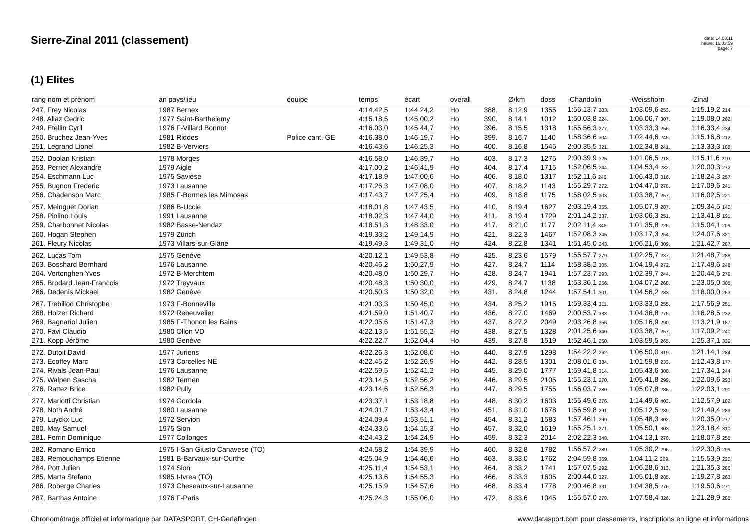Sierre-Zinal 2011 (classement)
date: 14.08.11
heure: 16:03:59
page: 7
(1) Elites
| rang nom et prénom | an pays/lieu | équipe | temps | écart | overall | | Ø/km | doss | -Chandolin | -Weisshorn | -Zinal |
| --- | --- | --- | --- | --- | --- | --- | --- | --- | --- | --- | --- |
| 247. Frey Nicolas | 1987 Bernex | | 4:14.42,5 | 1:44.24,2 | Ho | 388. | 8.12,9 | 1355 | 1:56.13,7 283. | 1:03.09,6 253. | 1:15.19,2 214. |
| 248. Allaz Cedric | 1977 Saint-Barthelemy | | 4:15.18,5 | 1:45.00,2 | Ho | 390. | 8.14,1 | 1012 | 1:50.03,8 224. | 1:06.06,7 307. | 1:19.08,0 262. |
| 249. Etellin Cyril | 1976 F-Villard Bonnot | | 4:16.03,0 | 1:45.44,7 | Ho | 396. | 8.15,5 | 1318 | 1:55.56,3 277. | 1:03.33,3 256. | 1:16.33,4 234. |
| 250. Bruchez Jean-Yves | 1981 Riddes | Police cant. GE | 4:16.38,0 | 1:46.19,7 | Ho | 399. | 8.16,7 | 1140 | 1:58.36,6 304. | 1:02.44,6 245. | 1:15.16,8 212. |
| 251. Legrand Lionel | 1982 B-Verviers | | 4:16.43,6 | 1:46.25,3 | Ho | 400. | 8.16,8 | 1545 | 2:00.35,5 321. | 1:02.34,8 241. | 1:13.33,3 188. |
| 252. Doolan Kristian | 1978 Morges | | 4:16.58,0 | 1:46.39,7 | Ho | 403. | 8.17,3 | 1275 | 2:00.39,9 325. | 1:01.06,5 218. | 1:15.11,6 210. |
| 253. Perrier Alexandre | 1979 Aigle | | 4:17.00,2 | 1:46.41,9 | Ho | 404. | 8.17,4 | 1715 | 1:52.06,5 244. | 1:04.53,4 282. | 1:20.00,3 272. |
| 254. Eschmann Luc | 1975 Savièse | | 4:17.18,9 | 1:47.00,6 | Ho | 406. | 8.18,0 | 1317 | 1:52.11,6 246. | 1:06.43,0 316. | 1:18.24,3 257. |
| 255. Bugnon Frederic | 1973 Lausanne | | 4:17.26,3 | 1:47.08,0 | Ho | 407. | 8.18,2 | 1143 | 1:55.29,7 272. | 1:04.47,0 278. | 1:17.09,6 241. |
| 256. Chadenson Marc | 1985 F-Bormes les Mimosas | | 4:17.43,7 | 1:47.25,4 | Ho | 409. | 8.18,8 | 1175 | 1:58.02,5 303. | 1:03.38,7 257. | 1:16.02,5 221. |
| 257. Meinguet Dorian | 1986 B-Uccle | | 4:18.01,8 | 1:47.43,5 | Ho | 410. | 8.19,4 | 1627 | 2:03.19,4 355. | 1:05.07,9 287. | 1:09.34,5 140. |
| 258. Piolino Louis | 1991 Lausanne | | 4:18.02,3 | 1:47.44,0 | Ho | 411. | 8.19,4 | 1729 | 2:01.14,2 337. | 1:03.06,3 251. | 1:13.41,8 191. |
| 259. Charbonnet Nicolas | 1982 Basse-Nendaz | | 4:18.51,3 | 1:48.33,0 | Ho | 417. | 8.21,0 | 1177 | 2:02.11,4 346. | 1:01.35,8 225. | 1:15.04,1 209. |
| 260. Hogan Stephen | 1979 Zürich | | 4:19.33,2 | 1:49.14,9 | Ho | 421. | 8.22,3 | 1467 | 1:52.08,3 245. | 1:03.17,3 254. | 1:24.07,6 321. |
| 261. Fleury Nicolas | 1973 Villars-sur-Glâne | | 4:19.49,3 | 1:49.31,0 | Ho | 424. | 8.22,8 | 1341 | 1:51.45,0 243. | 1:06.21,6 309. | 1:21.42,7 287. |
| 262. Lucas Tom | 1975 Genève | | 4:20.12,1 | 1:49.53,8 | Ho | 425. | 8.23,6 | 1579 | 1:55.57,7 279. | 1:02.25,7 237. | 1:21.48,7 288. |
| 263. Bosshard Bernhard | 1976 Lausanne | | 4:20.46,2 | 1:50.27,9 | Ho | 427. | 8.24,7 | 1114 | 1:58.38,2 305. | 1:04.19,4 272. | 1:17.48,6 248. |
| 264. Vertonghen Yves | 1972 B-Merchtem | | 4:20.48,0 | 1:50.29,7 | Ho | 428. | 8.24,7 | 1941 | 1:57.23,7 293. | 1:02.39,7 244. | 1:20.44,6 279. |
| 265. Brodard Jean-Francois | 1972 Treyvaux | | 4:20.48,3 | 1:50.30,0 | Ho | 429. | 8.24,7 | 1138 | 1:53.36,1 256. | 1:04.07,2 268. | 1:23.05,0 305. |
| 266. Dedenis Mickael | 1982 Genève | | 4:20.50,3 | 1:50.32,0 | Ho | 431. | 8.24,8 | 1244 | 1:57.54,1 301. | 1:04.56,2 283. | 1:18.00,0 253. |
| 267. Trebillod Christophe | 1973 F-Bonneville | | 4:21.03,3 | 1:50.45,0 | Ho | 434. | 8.25,2 | 1915 | 1:59.33,4 311. | 1:03.33,0 255. | 1:17.56,9 251. |
| 268. Holzer Richard | 1972 Rebeuvelier | | 4:21.59,0 | 1:51.40,7 | Ho | 436. | 8.27,0 | 1469 | 2:00.53,7 333. | 1:04.36,8 275. | 1:16.28,5 232. |
| 269. Bagnariol Julien | 1985 F-Thonon les Bains | | 4:22.05,6 | 1:51.47,3 | Ho | 437. | 8.27,2 | 2049 | 2:03.26,8 356. | 1:05.16,9 290. | 1:13.21,9 187. |
| 270. Favi Claudio | 1980 Ollon VD | | 4:22.13,5 | 1:51.55,2 | Ho | 438. | 8.27,5 | 1328 | 2:01.25,6 340. | 1:03.38,7 257. | 1:17.09,2 240. |
| 271. Kopp Jérôme | 1980 Genève | | 4:22.22,7 | 1:52.04,4 | Ho | 439. | 8.27,8 | 1519 | 1:52.46,1 250. | 1:03.59,5 265. | 1:25.37,1 339. |
| 272. Dutoit David | 1977 Juriens | | 4:22.26,3 | 1:52.08,0 | Ho | 440. | 8.27,9 | 1298 | 1:54.22,2 262. | 1:06.50,0 319. | 1:21.14,1 284. |
| 273. Ecoffey Marc | 1973 Corcelles NE | | 4:22.45,2 | 1:52.26,9 | Ho | 442. | 8.28,5 | 1301 | 2:08.01,6 384. | 1:01.59,8 233. | 1:12.43,8 177. |
| 274. Rivals Jean-Paul | 1976 Lausanne | | 4:22.59,5 | 1:52.41,2 | Ho | 445. | 8.29,0 | 1777 | 1:59.41,8 314. | 1:05.43,6 300. | 1:17.34,1 244. |
| 275. Walpen Sascha | 1982 Termen | | 4:23.14,5 | 1:52.56,2 | Ho | 446. | 8.29,5 | 2105 | 1:55.23,1 270. | 1:05.41,8 299. | 1:22.09,6 293. |
| 276. Rattez Brice | 1982 Pully | | 4:23.14,6 | 1:52.56,3 | Ho | 447. | 8.29,5 | 1755 | 1:56.03,7 280. | 1:05.07,8 286. | 1:22.03,1 290. |
| 277. Mariotti Christian | 1974 Gordola | | 4:23.37,1 | 1:53.18,8 | Ho | 448. | 8.30,2 | 1603 | 1:55.49,6 276. | 1:14.49,6 403. | 1:12.57,9 182. |
| 278. Noth André | 1980 Lausanne | | 4:24.01,7 | 1:53.43,4 | Ho | 451. | 8.31,0 | 1678 | 1:56.59,8 291. | 1:05.12,5 289. | 1:21.49,4 289. |
| 279. Luyckx Luc | 1972 Servion | | 4:24.09,4 | 1:53.51,1 | Ho | 454. | 8.31,2 | 1583 | 1:57.46,1 299. | 1:05.48,3 302. | 1:20.35,0 277. |
| 280. May Samuel | 1975 Sion | | 4:24.33,6 | 1:54.15,3 | Ho | 457. | 8.32,0 | 1619 | 1:55.25,1 271. | 1:05.50,1 303. | 1:23.18,4 310. |
| 281. Ferrin Dominique | 1977 Collonges | | 4:24.43,2 | 1:54.24,9 | Ho | 459. | 8.32,3 | 2014 | 2:02.22,3 348. | 1:04.13,1 270. | 1:18.07,8 255. |
| 282. Romano Enrico | 1975 I-San Giusto Canavese (TO) | | 4:24.58,2 | 1:54.39,9 | Ho | 460. | 8.32,8 | 1782 | 1:56.57,2 289. | 1:05.30,2 296. | 1:22.30,8 299. |
| 283. Remouchamps Etienne | 1981 B-Barvaux-sur-Ourthe | | 4:25.04,9 | 1:54.46,6 | Ho | 463. | 8.33,0 | 1762 | 2:04.59,8 369. | 1:04.11,2 269. | 1:15.53,9 220. |
| 284. Pott Julien | 1974 Sion | | 4:25.11,4 | 1:54.53,1 | Ho | 464. | 8.33,2 | 1741 | 1:57.07,5 292. | 1:06.28,6 313. | 1:21.35,3 286. |
| 285. Marta Stefano | 1985 I-Ivrea (TO) | | 4:25.13,6 | 1:54.55,3 | Ho | 466. | 8.33,3 | 1605 | 2:00.44,0 327. | 1:05.01,8 285. | 1:19.27,8 263. |
| 286. Roberge Charles | 1973 Cheseaux-sur-Lausanne | | 4:25.15,9 | 1:54.57,6 | Ho | 468. | 8.33,4 | 1778 | 2:00.46,8 331. | 1:04.38,5 276. | 1:19.50,6 271. |
| 287. Barthas Antoine | 1976 F-Paris | | 4:25.24,3 | 1:55.06,0 | Ho | 472. | 8.33,6 | 1045 | 1:55.57,0 278. | 1:07.58,4 326. | 1:21.28,9 285. |
Chronométrage officiel et informatique par DATASPORT, CH-Gerlafingen www.datasport.com pour classements, inscriptions en ligne et informations